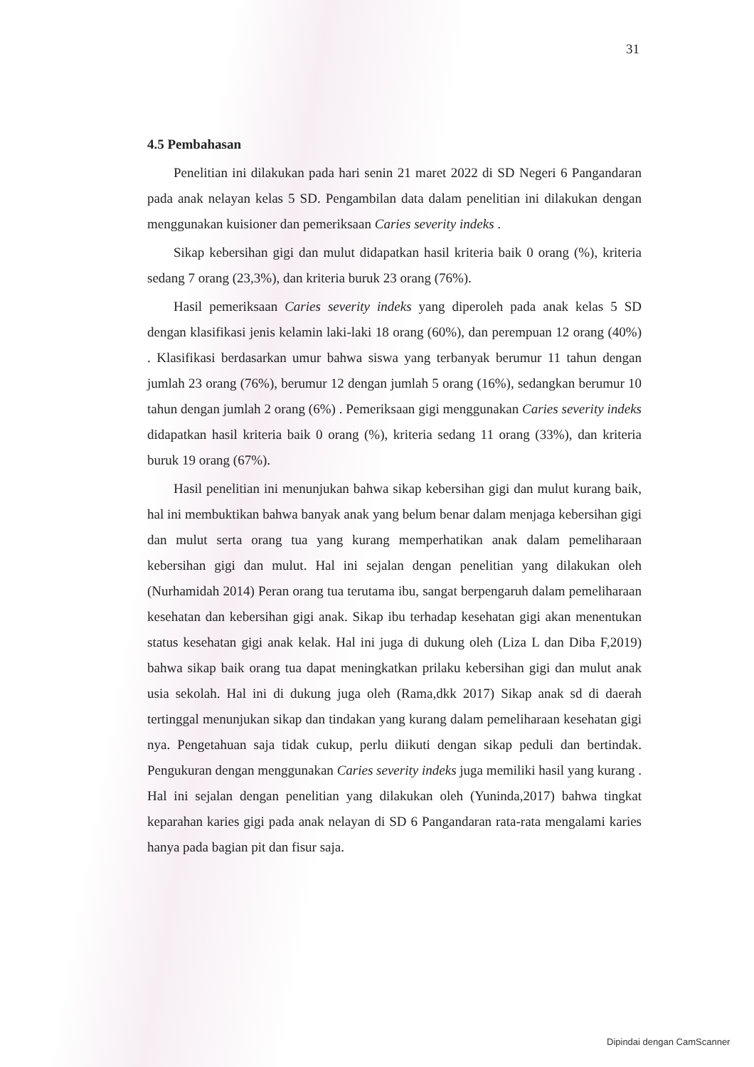31
4.5 Pembahasan
Penelitian ini dilakukan pada hari senin 21 maret 2022 di SD Negeri 6 Pangandaran pada anak nelayan kelas 5 SD. Pengambilan data dalam penelitian ini dilakukan dengan menggunakan kuisioner dan pemeriksaan Caries severity indeks .
Sikap kebersihan gigi dan mulut didapatkan hasil kriteria baik 0 orang (%), kriteria sedang 7 orang (23,3%), dan kriteria buruk 23 orang (76%).
Hasil pemeriksaan Caries severity indeks yang diperoleh pada anak kelas 5 SD dengan klasifikasi jenis kelamin laki-laki 18 orang (60%), dan perempuan 12 orang (40%) . Klasifikasi berdasarkan umur bahwa siswa yang terbanyak berumur 11 tahun dengan jumlah 23 orang (76%), berumur 12 dengan jumlah 5 orang (16%), sedangkan berumur 10 tahun dengan jumlah 2 orang (6%) . Pemeriksaan gigi menggunakan Caries severity indeks didapatkan hasil kriteria baik 0 orang (%), kriteria sedang 11 orang (33%), dan kriteria buruk 19 orang (67%).
Hasil penelitian ini menunjukan bahwa sikap kebersihan gigi dan mulut kurang baik, hal ini membuktikan bahwa banyak anak yang belum benar dalam menjaga kebersihan gigi dan mulut serta orang tua yang kurang memperhatikan anak dalam pemeliharaan kebersihan gigi dan mulut. Hal ini sejalan dengan penelitian yang dilakukan oleh (Nurhamidah 2014) Peran orang tua terutama ibu, sangat berpengaruh dalam pemeliharaan kesehatan dan kebersihan gigi anak. Sikap ibu terhadap kesehatan gigi akan menentukan status kesehatan gigi anak kelak. Hal ini juga di dukung oleh (Liza L dan Diba F,2019) bahwa sikap baik orang tua dapat meningkatkan prilaku kebersihan gigi dan mulut anak usia sekolah. Hal ini di dukung juga oleh (Rama,dkk 2017) Sikap anak sd di daerah tertinggal menunjukan sikap dan tindakan yang kurang dalam pemeliharaan kesehatan gigi nya. Pengetahuan saja tidak cukup, perlu diikuti dengan sikap peduli dan bertindak. Pengukuran dengan menggunakan Caries severity indeks juga memiliki hasil yang kurang . Hal ini sejalan dengan penelitian yang dilakukan oleh (Yuninda,2017) bahwa tingkat keparahan karies gigi pada anak nelayan di SD 6 Pangandaran rata-rata mengalami karies hanya pada bagian pit dan fisur saja.
Dipindai dengan CamScanner